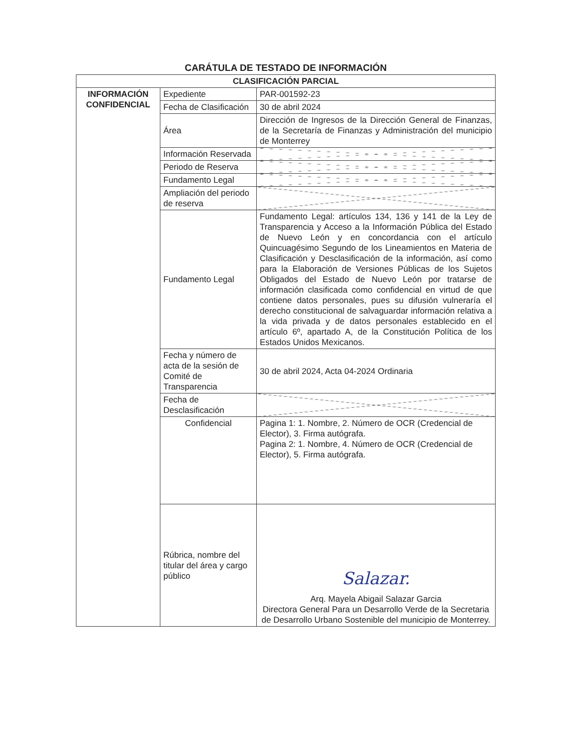CARÁTULA DE TESTADO DE INFORMACIÓN
| CLASIFICACIÓN PARCIAL | | |
| --- | --- | --- |
| INFORMACIÓN CONFIDENCIAL | Expediente | PAR-001592-23 |
| | Fecha de Clasificación | 30 de abril 2024 |
| | Área | Dirección de Ingresos de la Dirección General de Finanzas, de la Secretaría de Finanzas y Administración del municipio de Monterrey |
| | Información Reservada | |
| | Periodo de Reserva | |
| | Fundamento Legal | |
| | Ampliación del periodo de reserva | |
| | Fundamento Legal | Fundamento Legal: artículos 134, 136 y 141 de la Ley de Transparencia y Acceso a la Información Pública del Estado de Nuevo León y en concordancia con el artículo Quincuagésimo Segundo de los Lineamientos en Materia de Clasificación y Desclasificación de la información, así como para la Elaboración de Versiones Públicas de los Sujetos Obligados del Estado de Nuevo León por tratarse de información clasificada como confidencial en virtud de que contiene datos personales, pues su difusión vulneraría el derecho constitucional de salvaguardar información relativa a la vida privada y de datos personales establecido en el artículo 6º, apartado A, de la Constitución Política de los Estados Unidos Mexicanos. |
| | Fecha y número de acta de la sesión de Comité de Transparencia | 30 de abril 2024, Acta 04-2024 Ordinaria |
| | Fecha de Desclasificación | |
| | Confidencial | Pagina 1: 1. Nombre, 2. Número de OCR (Credencial de Elector), 3. Firma autógrafa. Pagina 2: 1. Nombre, 4. Número de OCR (Credencial de Elector), 5. Firma autógrafa. |
| | Rúbrica, nombre del titular del área y cargo público | Salazar. Arq. Mayela Abigail Salazar Garcia Directora General Para un Desarrollo Verde de la Secretaria de Desarrollo Urbano Sostenible del municipio de Monterrey. |